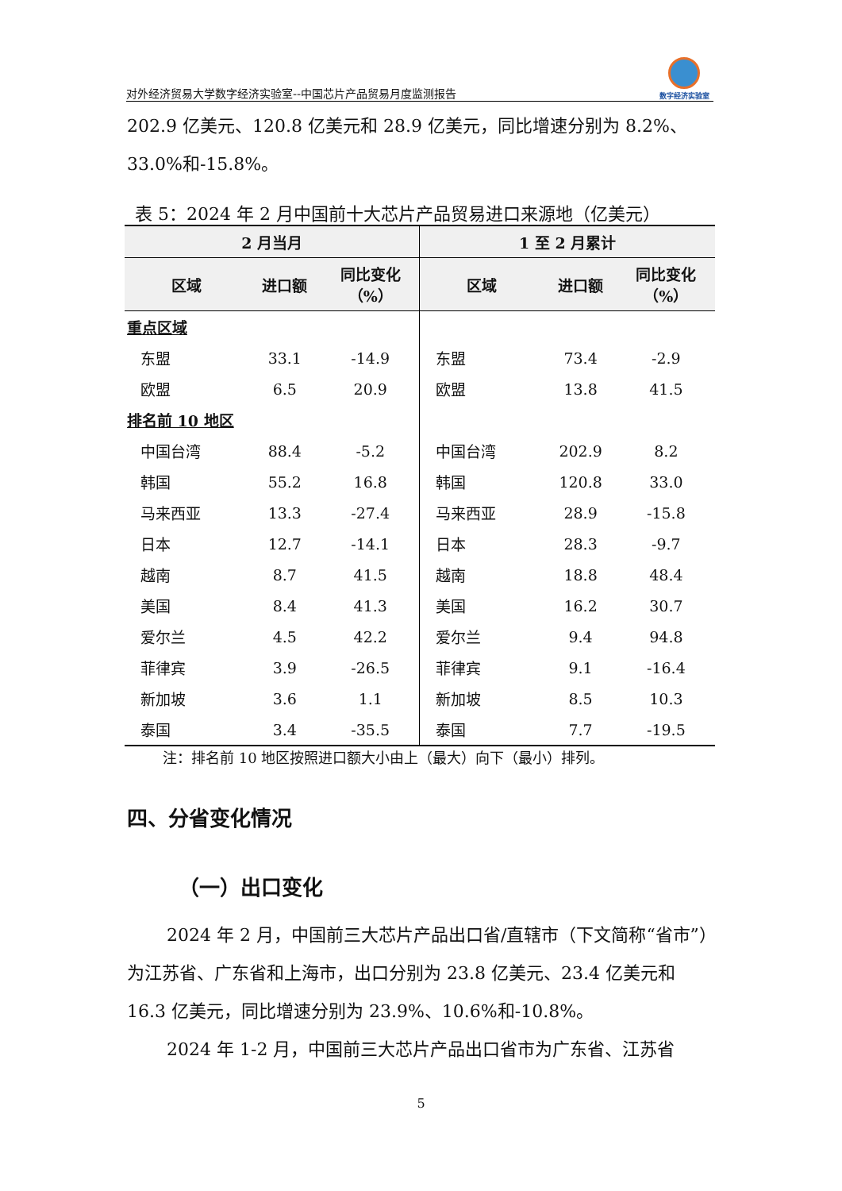对外经济贸易大学数字经济实验室--中国芯片产品贸易月度监测报告
数字经济实验室
202.9 亿美元、120.8 亿美元和 28.9 亿美元，同比增速分别为 8.2%、33.0%和-15.8%。
表 5：2024 年 2 月中国前十大芯片产品贸易进口来源地（亿美元）
| 2 月当月 | | | 1 至 2 月累计 | | |
| --- | --- | --- | --- | --- | --- |
| 区域 | 进口额 | 同比变化 （%） | 区域 | 进口额 | 同比变化 （%） |
| 重点区域 | | | | | |
| 东盟 | 33.1 | -14.9 | 东盟 | 73.4 | -2.9 |
| 欧盟 | 6.5 | 20.9 | 欧盟 | 13.8 | 41.5 |
| 排名前 10 地区 | | | | | |
| 中国台湾 | 88.4 | -5.2 | 中国台湾 | 202.9 | 8.2 |
| 韩国 | 55.2 | 16.8 | 韩国 | 120.8 | 33.0 |
| 马来西亚 | 13.3 | -27.4 | 马来西亚 | 28.9 | -15.8 |
| 日本 | 12.7 | -14.1 | 日本 | 28.3 | -9.7 |
| 越南 | 8.7 | 41.5 | 越南 | 18.8 | 48.4 |
| 美国 | 8.4 | 41.3 | 美国 | 16.2 | 30.7 |
| 爱尔兰 | 4.5 | 42.2 | 爱尔兰 | 9.4 | 94.8 |
| 菲律宾 | 3.9 | -26.5 | 菲律宾 | 9.1 | -16.4 |
| 新加坡 | 3.6 | 1.1 | 新加坡 | 8.5 | 10.3 |
| 泰国 | 3.4 | -35.5 | 泰国 | 7.7 | -19.5 |
注：排名前 10 地区按照进口额大小由上（最大）向下（最小）排列。
四、分省变化情况
（一）出口变化
2024 年 2 月，中国前三大芯片产品出口省/直辖市（下文简称“省市”）为江苏省、广东省和上海市，出口分别为 23.8 亿美元、23.4 亿美元和 16.3 亿美元，同比增速分别为 23.9%、10.6%和-10.8%。
2024 年 1-2 月，中国前三大芯片产品出口省市为广东省、江苏省
5